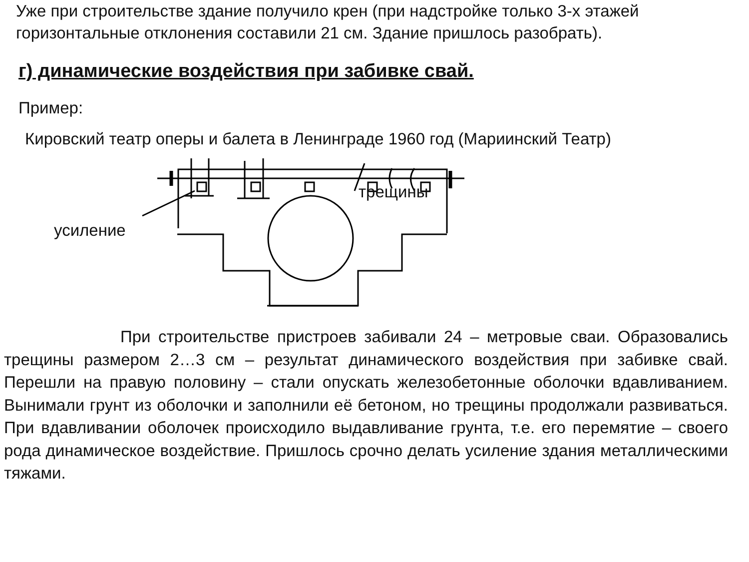Уже при строительстве здание получило крен (при надстройке только 3-х этажей
горизонтальные отклонения составили 21 см. Здание пришлось разобрать).
г) динамические воздействия при забивке свай.
Пример:
Кировский театр оперы и балета в Ленинграде 1960 год (Мариинский Театр)
усиление
трещины
При строительстве пристроев забивали 24 – метровые сваи. Образовались трещины размером 2…3 см – результат динамического воздействия при забивке свай. Перешли на правую половину – стали опускать железобетонные оболочки вдавливанием. Вынимали грунт из оболочки и заполнили её бетоном, но трещины продолжали развиваться. При вдавливании оболочек происходило выдавливание грунта, т.е. его перемятие – своего рода динамическое воздействие. Пришлось срочно делать усиление здания металлическими тяжами.